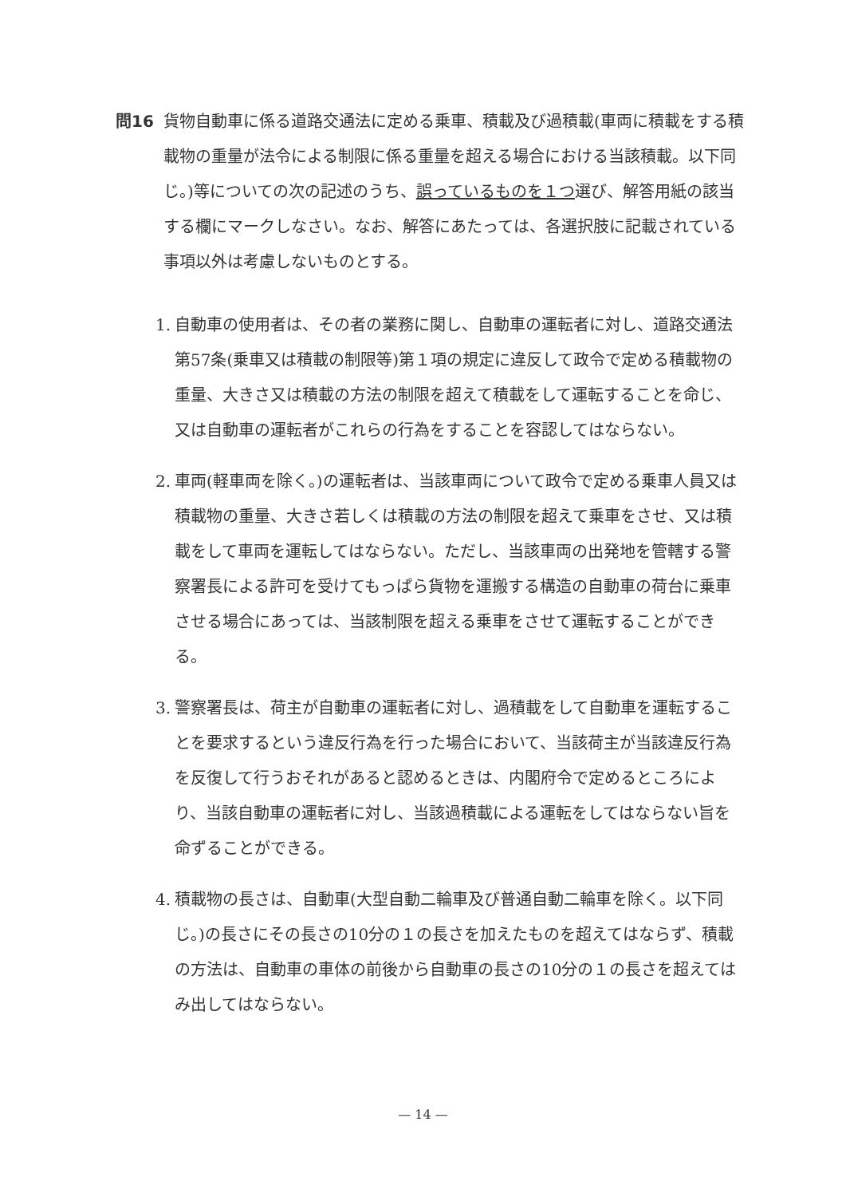問16 貨物自動車に係る道路交通法に定める乗車、積載及び過積載(車両に積載をする積載物の重量が法令による制限に係る重量を超える場合における当該積載。以下同じ。)等についての次の記述のうち、誤っているものを１つ選び、解答用紙の該当する欄にマークしなさい。なお、解答にあたっては、各選択肢に記載されている事項以外は考慮しないものとする。
1. 自動車の使用者は、その者の業務に関し、自動車の運転者に対し、道路交通法第57条(乗車又は積載の制限等)第１項の規定に違反して政令で定める積載物の重量、大きさ又は積載の方法の制限を超えて積載をして運転することを命じ、又は自動車の運転者がこれらの行為をすることを容認してはならない。
2. 車両(軽車両を除く。)の運転者は、当該車両について政令で定める乗車人員又は積載物の重量、大きさ若しくは積載の方法の制限を超えて乗車をさせ、又は積載をして車両を運転してはならない。ただし、当該車両の出発地を管轄する警察署長による許可を受けてもっぱら貨物を運搬する構造の自動車の荷台に乗車させる場合にあっては、当該制限を超える乗車をさせて運転することができる。
3. 警察署長は、荷主が自動車の運転者に対し、過積載をして自動車を運転することを要求するという違反行為を行った場合において、当該荷主が当該違反行為を反復して行うおそれがあると認めるときは、内閣府令で定めるところにより、当該自動車の運転者に対し、当該過積載による運転をしてはならない旨を命ずることができる。
4. 積載物の長さは、自動車(大型自動二輪車及び普通自動二輪車を除く。以下同じ。)の長さにその長さの10分の１の長さを加えたものを超えてはならず、積載の方法は、自動車の車体の前後から自動車の長さの10分の１の長さを超えてはみ出してはならない。
— 14 —